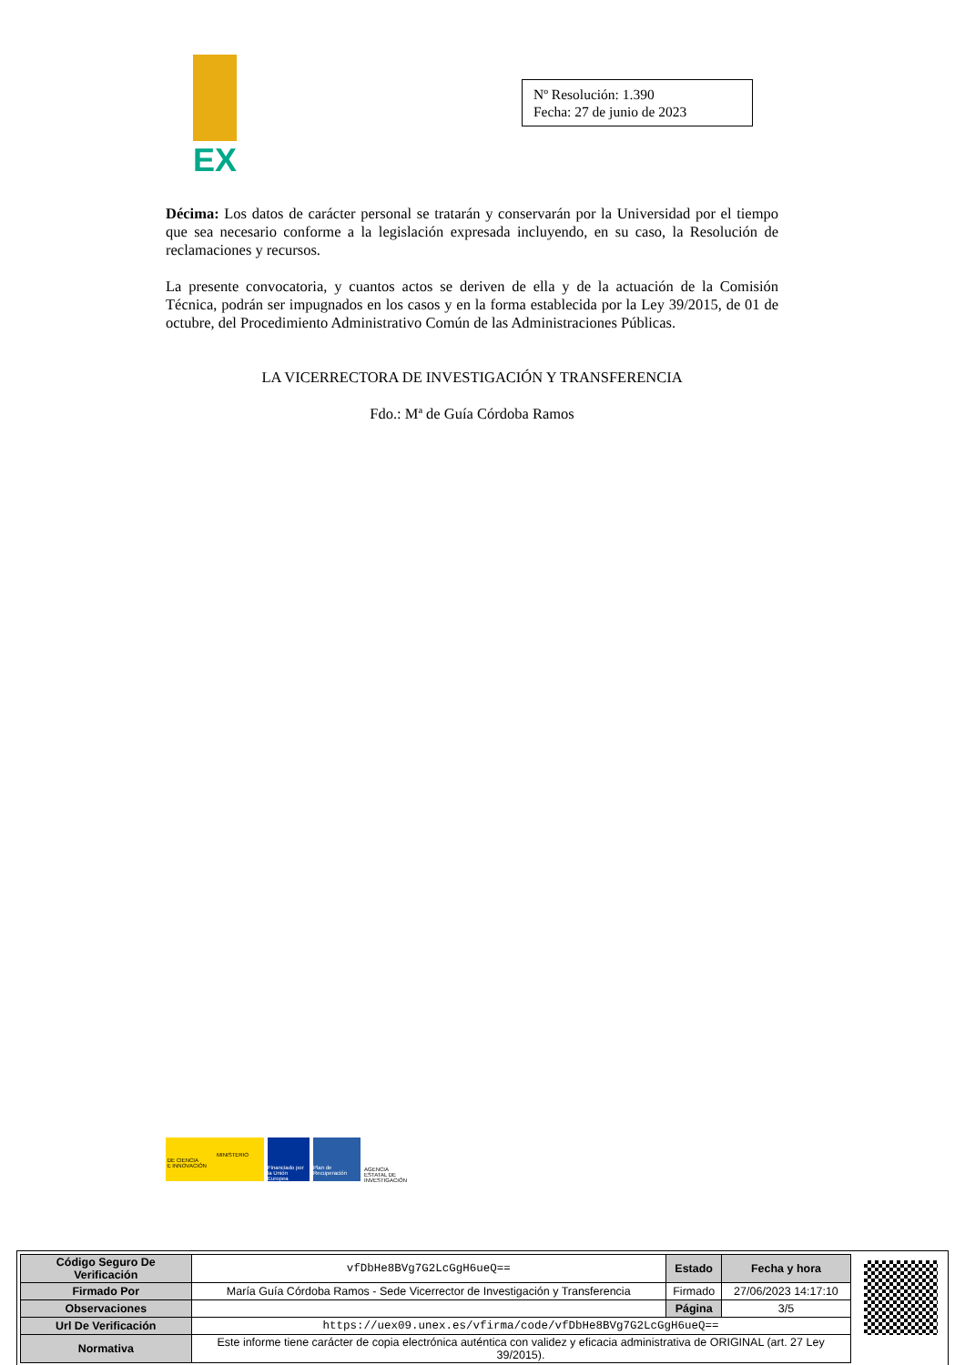EX
Nº Resolución: 1.390
Fecha: 27 de junio de 2023
Décima: Los datos de carácter personal se tratarán y conservarán por la Universidad por el tiempo que sea necesario conforme a la legislación expresada incluyendo, en su caso, la Resolución de reclamaciones y recursos.
La presente convocatoria, y cuantos actos se deriven de ella y de la actuación de la Comisión Técnica, podrán ser impugnados en los casos y en la forma establecida por la Ley 39/2015, de 01 de octubre, del Procedimiento Administrativo Común de las Administraciones Públicas.
LA VICERRECTORA DE INVESTIGACIÓN Y TRANSFERENCIA
Fdo.: Mª de Guía Córdoba Ramos
MINISTERIO
DE CIENCIA
E INNOVACIÓN
Financiado por la Unión Europea
Plan de Recuperación
AGENCIA ESTATAL DE INVESTIGACIÓN
| Código Seguro De Verificación | vfDbHe8BVg7G2LcGgH6ueQ== | Estado | Fecha y hora |
| Firmado Por | María Guía Córdoba Ramos - Sede Vicerrector de Investigación y Transferencia | Firmado | 27/06/2023 14:17:10 |
| Observaciones | | Página | 3/5 |
| Url De Verificación | https://uex09.unex.es/vfirma/code/vfDbHe8BVg7G2LcGgH6ueQ== | | |
| Normativa | Este informe tiene carácter de copia electrónica auténtica con validez y eficacia administrativa de ORIGINAL (art. 27 Ley 39/2015). | | |